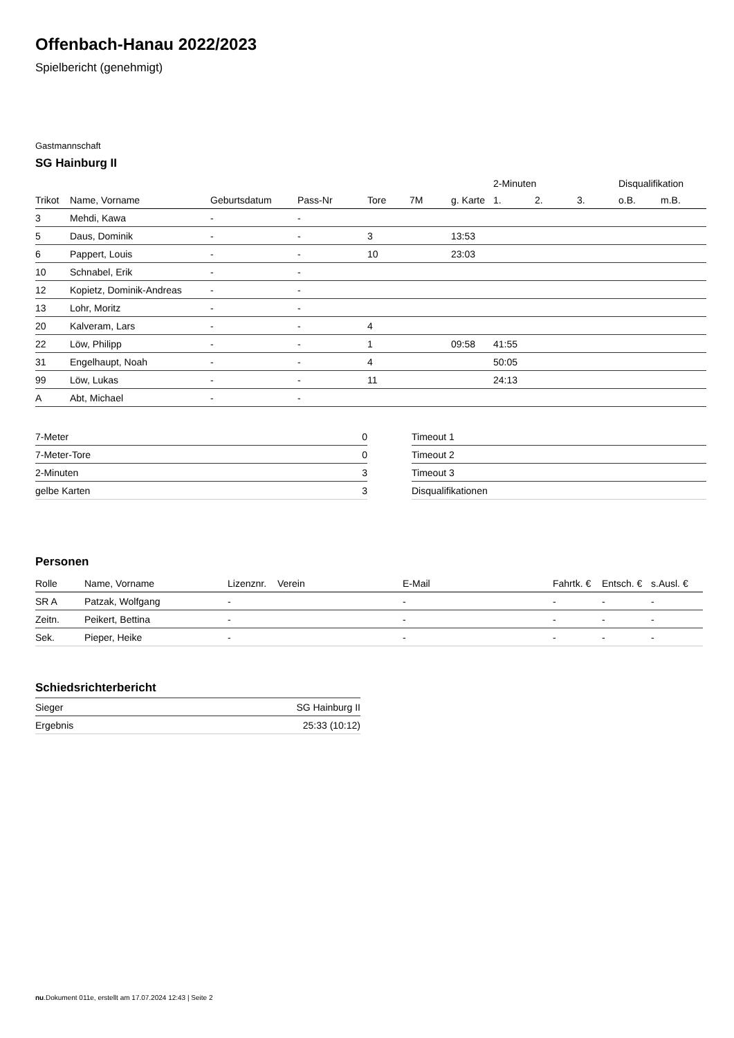Offenbach-Hanau 2022/2023
Spielbericht (genehmigt)
Gastmannschaft
SG Hainburg II
| | | | | | | | 2-Minuten | | | Disqualifikation | |
| --- | --- | --- | --- | --- | --- | --- | --- | --- | --- | --- | --- |
| Trikot | Name, Vorname | Geburtsdatum | Pass-Nr | Tore | 7M | g. Karte | 1. | 2. | 3. | o.B. | m.B. |
| 3 | Mehdi, Kawa | - | - | | | | | | | | |
| 5 | Daus, Dominik | - | - | 3 | | 13:53 | | | | | |
| 6 | Pappert, Louis | - | - | 10 | | 23:03 | | | | | |
| 10 | Schnabel, Erik | - | - | | | | | | | | |
| 12 | Kopietz, Dominik-Andreas | - | - | | | | | | | | |
| 13 | Lohr, Moritz | - | - | | | | | | | | |
| 20 | Kalveram, Lars | - | - | 4 | | | | | | | |
| 22 | Löw, Philipp | - | - | 1 | | 09:58 | 41:55 | | | | |
| 31 | Engelhaupt, Noah | - | - | 4 | | | 50:05 | | | | |
| 99 | Löw, Lukas | - | - | 11 | | | 24:13 | | | | |
| A | Abt, Michael | - | - | | | | | | | | |
| 7-Meter | 0 |
| 7-Meter-Tore | 0 |
| 2-Minuten | 3 |
| gelbe Karten | 3 |
| Timeout 1 |
| Timeout 2 |
| Timeout 3 |
| Disqualifikationen |
Personen
| Rolle | Name, Vorname | Lizenznr. | Verein | E-Mail | Fahrtk. € | Entsch. € | s.Ausl. € |
| --- | --- | --- | --- | --- | --- | --- | --- |
| SR A | Patzak, Wolfgang | - | | - | - | - | - |
| Zeitn. | Peikert, Bettina | - | | - | - | - | - |
| Sek. | Pieper, Heike | - | | - | - | - | - |
Schiedsrichterbericht
| Sieger | SG Hainburg II |
| Ergebnis | 25:33 (10:12) |
nu.Dokument 011e, erstellt am 17.07.2024 12:43 | Seite 2